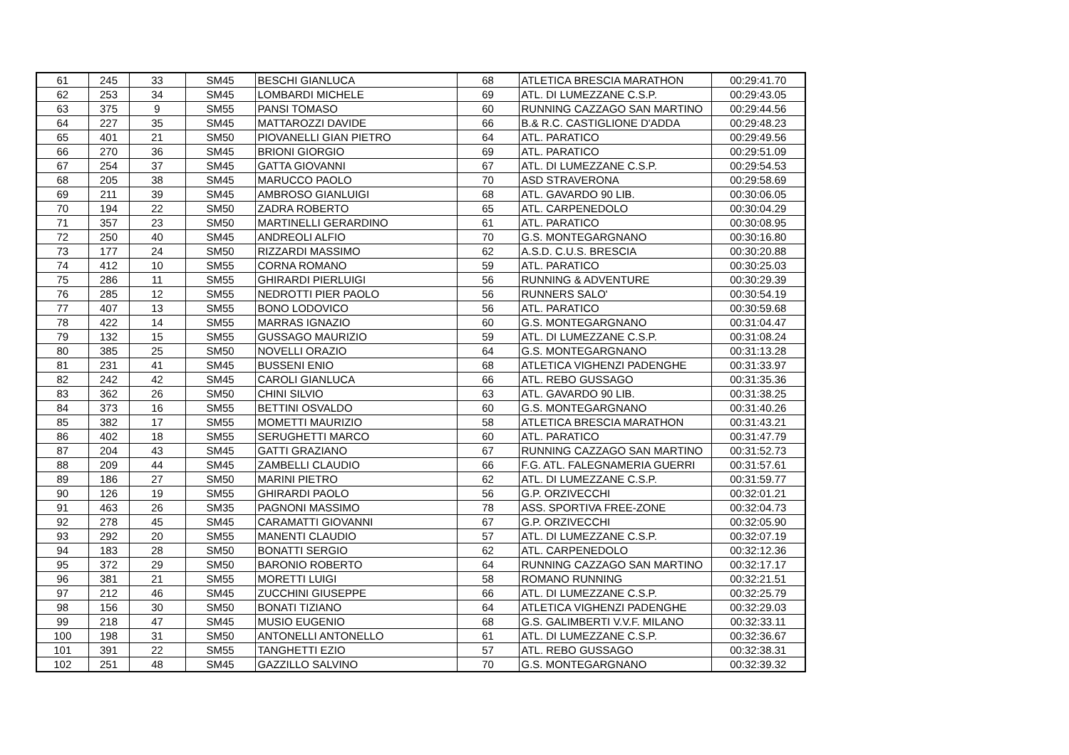| 61 | 245 | 33 | SM45 | BESCHI GIANLUCA | 68 | ATLETICA BRESCIA MARATHON | 00:29:41.70 |
| 62 | 253 | 34 | SM45 | LOMBARDI MICHELE | 69 | ATL. DI LUMEZZANE C.S.P. | 00:29:43.05 |
| 63 | 375 | 9 | SM55 | PANSI TOMASO | 60 | RUNNING CAZZAGO SAN MARTINO | 00:29:44.56 |
| 64 | 227 | 35 | SM45 | MATTAROZZI DAVIDE | 66 | B.& R.C. CASTIGLIONE D'ADDA | 00:29:48.23 |
| 65 | 401 | 21 | SM50 | PIOVANELLI GIAN PIETRO | 64 | ATL. PARATICO | 00:29:49.56 |
| 66 | 270 | 36 | SM45 | BRIONI GIORGIO | 69 | ATL. PARATICO | 00:29:51.09 |
| 67 | 254 | 37 | SM45 | GATTA GIOVANNI | 67 | ATL. DI LUMEZZANE C.S.P. | 00:29:54.53 |
| 68 | 205 | 38 | SM45 | MARUCCO PAOLO | 70 | ASD STRAVERONA | 00:29:58.69 |
| 69 | 211 | 39 | SM45 | AMBROSO GIANLUIGI | 68 | ATL. GAVARDO 90 LIB. | 00:30:06.05 |
| 70 | 194 | 22 | SM50 | ZADRA ROBERTO | 65 | ATL. CARPENEDOLO | 00:30:04.29 |
| 71 | 357 | 23 | SM50 | MARTINELLI GERARDINO | 61 | ATL. PARATICO | 00:30:08.95 |
| 72 | 250 | 40 | SM45 | ANDREOLI ALFIO | 70 | G.S. MONTEGARGNANO | 00:30:16.80 |
| 73 | 177 | 24 | SM50 | RIZZARDI MASSIMO | 62 | A.S.D. C.U.S. BRESCIA | 00:30:20.88 |
| 74 | 412 | 10 | SM55 | CORNA ROMANO | 59 | ATL. PARATICO | 00:30:25.03 |
| 75 | 286 | 11 | SM55 | GHIRARDI PIERLUIGI | 56 | RUNNING & ADVENTURE | 00:30:29.39 |
| 76 | 285 | 12 | SM55 | NEDROTTI PIER PAOLO | 56 | RUNNERS SALO' | 00:30:54.19 |
| 77 | 407 | 13 | SM55 | BONO LODOVICO | 56 | ATL. PARATICO | 00:30:59.68 |
| 78 | 422 | 14 | SM55 | MARRAS IGNAZIO | 60 | G.S. MONTEGARGNANO | 00:31:04.47 |
| 79 | 132 | 15 | SM55 | GUSSAGO MAURIZIO | 59 | ATL. DI LUMEZZANE C.S.P. | 00:31:08.24 |
| 80 | 385 | 25 | SM50 | NOVELLI ORAZIO | 64 | G.S. MONTEGARGNANO | 00:31:13.28 |
| 81 | 231 | 41 | SM45 | BUSSENI ENIO | 68 | ATLETICA VIGHENZI PADENGHE | 00:31:33.97 |
| 82 | 242 | 42 | SM45 | CAROLI GIANLUCA | 66 | ATL. REBO GUSSAGO | 00:31:35.36 |
| 83 | 362 | 26 | SM50 | CHINI SILVIO | 63 | ATL. GAVARDO 90 LIB. | 00:31:38.25 |
| 84 | 373 | 16 | SM55 | BETTINI OSVALDO | 60 | G.S. MONTEGARGNANO | 00:31:40.26 |
| 85 | 382 | 17 | SM55 | MOMETTI MAURIZIO | 58 | ATLETICA BRESCIA MARATHON | 00:31:43.21 |
| 86 | 402 | 18 | SM55 | SERUGHETTI MARCO | 60 | ATL. PARATICO | 00:31:47.79 |
| 87 | 204 | 43 | SM45 | GATTI GRAZIANO | 67 | RUNNING CAZZAGO SAN MARTINO | 00:31:52.73 |
| 88 | 209 | 44 | SM45 | ZAMBELLI CLAUDIO | 66 | F.G. ATL. FALEGNAMERIA GUERRI | 00:31:57.61 |
| 89 | 186 | 27 | SM50 | MARINI PIETRO | 62 | ATL. DI LUMEZZANE C.S.P. | 00:31:59.77 |
| 90 | 126 | 19 | SM55 | GHIRARDI PAOLO | 56 | G.P. ORZIVECCHI | 00:32:01.21 |
| 91 | 463 | 26 | SM35 | PAGNONI MASSIMO | 78 | ASS. SPORTIVA FREE-ZONE | 00:32:04.73 |
| 92 | 278 | 45 | SM45 | CARAMATTI GIOVANNI | 67 | G.P. ORZIVECCHI | 00:32:05.90 |
| 93 | 292 | 20 | SM55 | MANENTI CLAUDIO | 57 | ATL. DI LUMEZZANE C.S.P. | 00:32:07.19 |
| 94 | 183 | 28 | SM50 | BONATTI SERGIO | 62 | ATL. CARPENEDOLO | 00:32:12.36 |
| 95 | 372 | 29 | SM50 | BARONIO ROBERTO | 64 | RUNNING CAZZAGO SAN MARTINO | 00:32:17.17 |
| 96 | 381 | 21 | SM55 | MORETTI LUIGI | 58 | ROMANO RUNNING | 00:32:21.51 |
| 97 | 212 | 46 | SM45 | ZUCCHINI GIUSEPPE | 66 | ATL. DI LUMEZZANE C.S.P. | 00:32:25.79 |
| 98 | 156 | 30 | SM50 | BONATI TIZIANO | 64 | ATLETICA VIGHENZI PADENGHE | 00:32:29.03 |
| 99 | 218 | 47 | SM45 | MUSIO EUGENIO | 68 | G.S. GALIMBERTI V.V.F. MILANO | 00:32:33.11 |
| 100 | 198 | 31 | SM50 | ANTONELLI ANTONELLO | 61 | ATL. DI LUMEZZANE C.S.P. | 00:32:36.67 |
| 101 | 391 | 22 | SM55 | TANGHETTI EZIO | 57 | ATL. REBO GUSSAGO | 00:32:38.31 |
| 102 | 251 | 48 | SM45 | GAZZILLO SALVINO | 70 | G.S. MONTEGARGNANO | 00:32:39.32 |